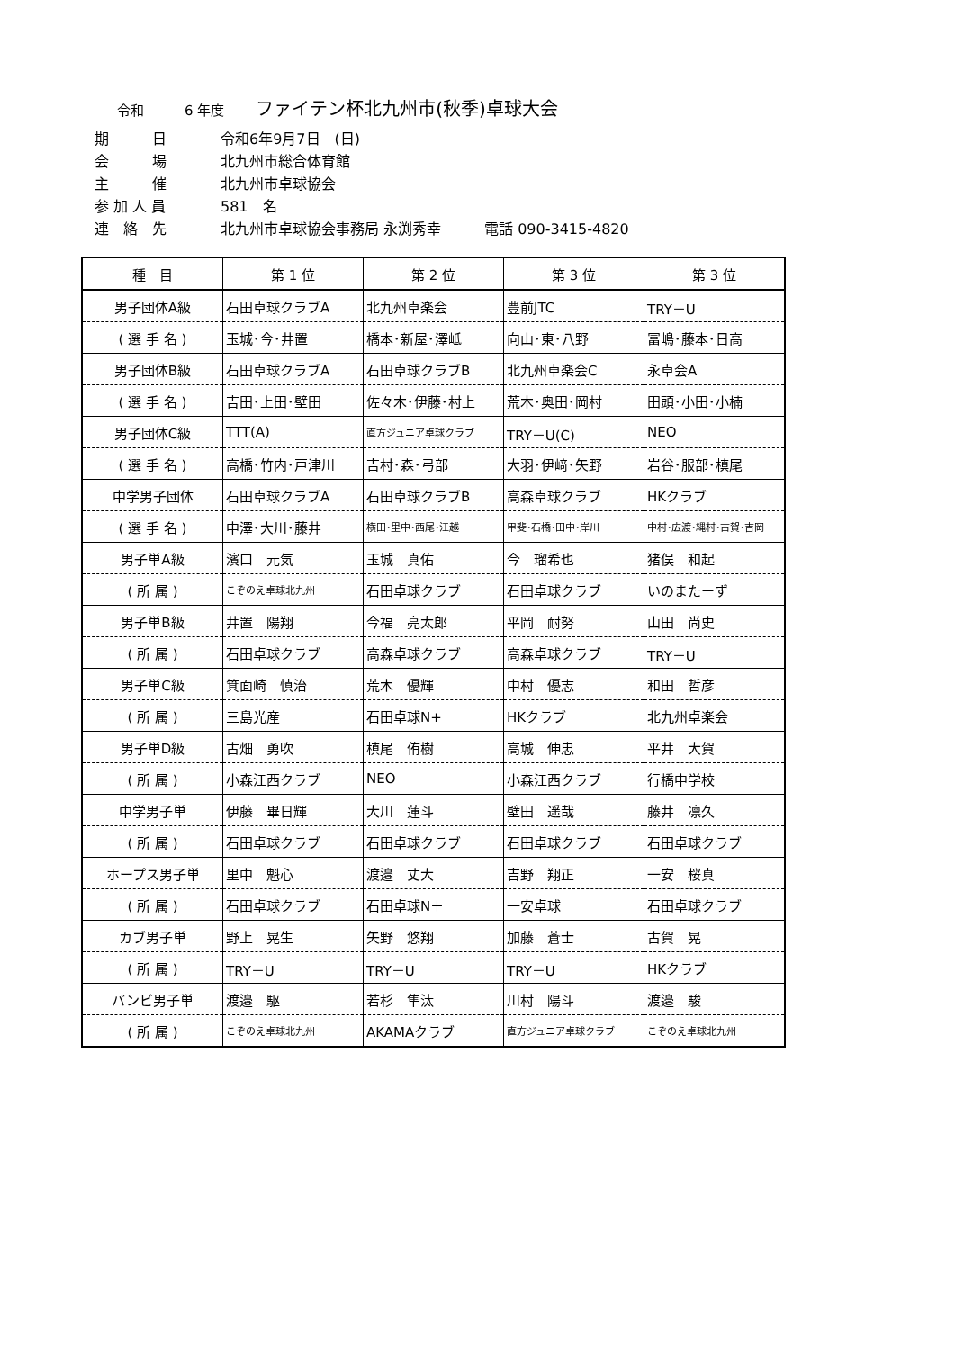令和　　　6 年度 ファイテン杯北九州市(秋季)卓球大会
期　　　日 令和6年9月7日　(日)
会　　　場 北九州市総合体育館
主　　　催 北九州市卓球協会
参 加 人 員 581　名
連　絡　先 北九州市卓球協会事務局 永渕秀幸　　　電話 090-3415-4820
| 種 目 | 第 1 位 | 第 2 位 | 第 3 位 | 第 3 位 |
| --- | --- | --- | --- | --- |
| 男子団体A級 | 石田卓球クラブA | 北九州卓楽会 | 豊前JTC | TRY－U |
| ( 選 手 名 ) | 玉城･今･井置 | 橋本･新屋･澤岻 | 向山･東･八野 | 冨嶋･藤本･日高 |
| 男子団体B級 | 石田卓球クラブA | 石田卓球クラブB | 北九州卓楽会C | 永卓会A |
| ( 選 手 名 ) | 吉田･上田･壁田 | 佐々木･伊藤･村上 | 荒木･奥田･岡村 | 田頭･小田･小楠 |
| 男子団体C級 | TTT(A) | 直方ジュニア卓球クラブ | TRY－U(C) | NEO |
| ( 選 手 名 ) | 高橋･竹内･戸津川 | 吉村･森･弓部 | 大羽･伊﨑･矢野 | 岩谷･服部･槙尾 |
| 中学男子団体 | 石田卓球クラブA | 石田卓球クラブB | 高森卓球クラブ | HKクラブ |
| ( 選 手 名 ) | 中澤･大川･藤井 | 横田･里中･西尾･江越 | 甲斐･石橋･田中･岸川 | 中村･広渡･縄村･古賀･吉岡 |
| 男子単A級 | 濱口 元気 | 玉城 真佑 | 今 瑠希也 | 猪俣 和起 |
| ( 所 属 ) | こぞのえ卓球北九州 | 石田卓球クラブ | 石田卓球クラブ | いのまたーず |
| 男子単B級 | 井置 陽翔 | 今福 亮太郎 | 平岡 耐努 | 山田 尚史 |
| ( 所 属 ) | 石田卓球クラブ | 高森卓球クラブ | 高森卓球クラブ | TRY－U |
| 男子単C級 | 箕面崎 慎治 | 荒木 優輝 | 中村 優志 | 和田 哲彦 |
| ( 所 属 ) | 三島光産 | 石田卓球N+ | HKクラブ | 北九州卓楽会 |
| 男子単D級 | 古畑 勇吹 | 槙尾 侑樹 | 高城 伸忠 | 平井 大賀 |
| ( 所 属 ) | 小森江西クラブ | NEO | 小森江西クラブ | 行橋中学校 |
| 中学男子単 | 伊藤 畢日輝 | 大川 蓮斗 | 壁田 遥哉 | 藤井 凛久 |
| ( 所 属 ) | 石田卓球クラブ | 石田卓球クラブ | 石田卓球クラブ | 石田卓球クラブ |
| ホープス男子単 | 里中 魁心 | 渡邉 丈大 | 吉野 翔正 | 一安 桜真 |
| ( 所 属 ) | 石田卓球クラブ | 石田卓球N＋ | 一安卓球 | 石田卓球クラブ |
| カブ男子単 | 野上 晃生 | 矢野 悠翔 | 加藤 蒼士 | 古賀 晃 |
| ( 所 属 ) | TRY－U | TRY－U | TRY－U | HKクラブ |
| バンビ男子単 | 渡邉 駆 | 若杉 隼汰 | 川村 陽斗 | 渡邉 駿 |
| ( 所 属 ) | こぞのえ卓球北九州 | AKAMAクラブ | 直方ジュニア卓球クラブ | こぞのえ卓球北九州 |